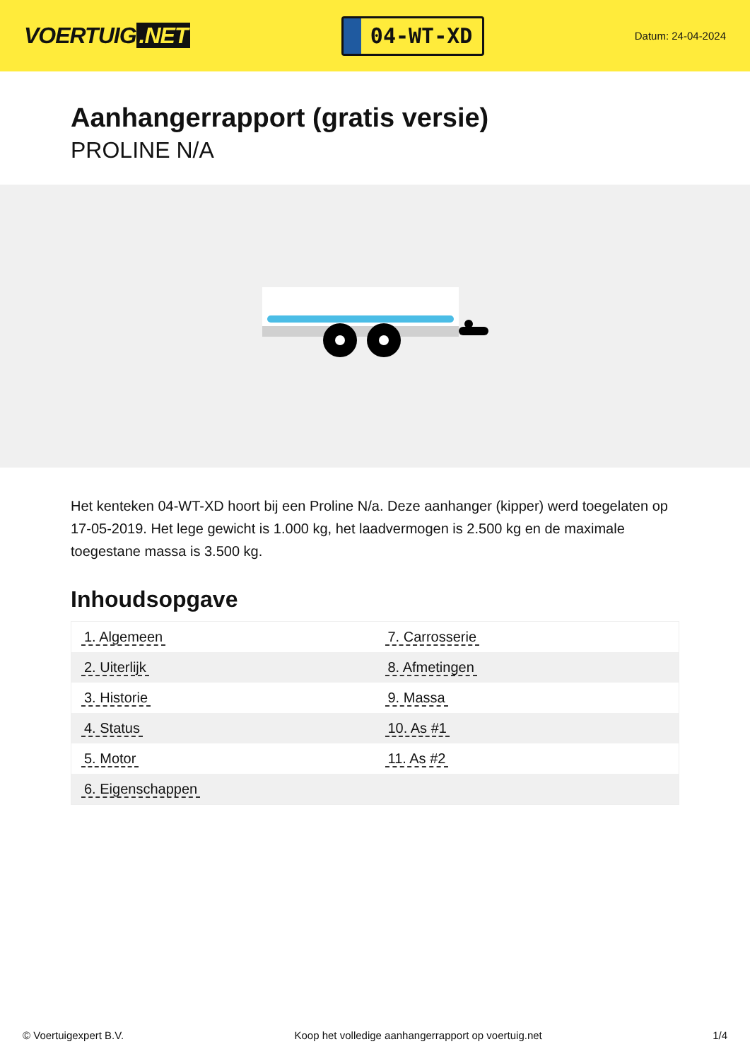VOERTUIG.NET
04-WT-XD
Datum: 24-04-2024
Aanhangerrapport (gratis versie)
PROLINE N/A
Het kenteken 04-WT-XD hoort bij een Proline N/a. Deze aanhanger (kipper) werd toegelaten op 17-05-2019. Het lege gewicht is 1.000 kg, het laadvermogen is 2.500 kg en de maximale toegestane massa is 3.500 kg.
Inhoudsopgave
| 1. Algemeen | 7. Carrosserie |
| 2. Uiterlijk | 8. Afmetingen |
| 3. Historie | 9. Massa |
| 4. Status | 10. As #1 |
| 5. Motor | 11. As #2 |
| 6. Eigenschappen | |
© Voertuigexpert B.V. Koop het volledige aanhangerrapport op voertuig.net 1/4